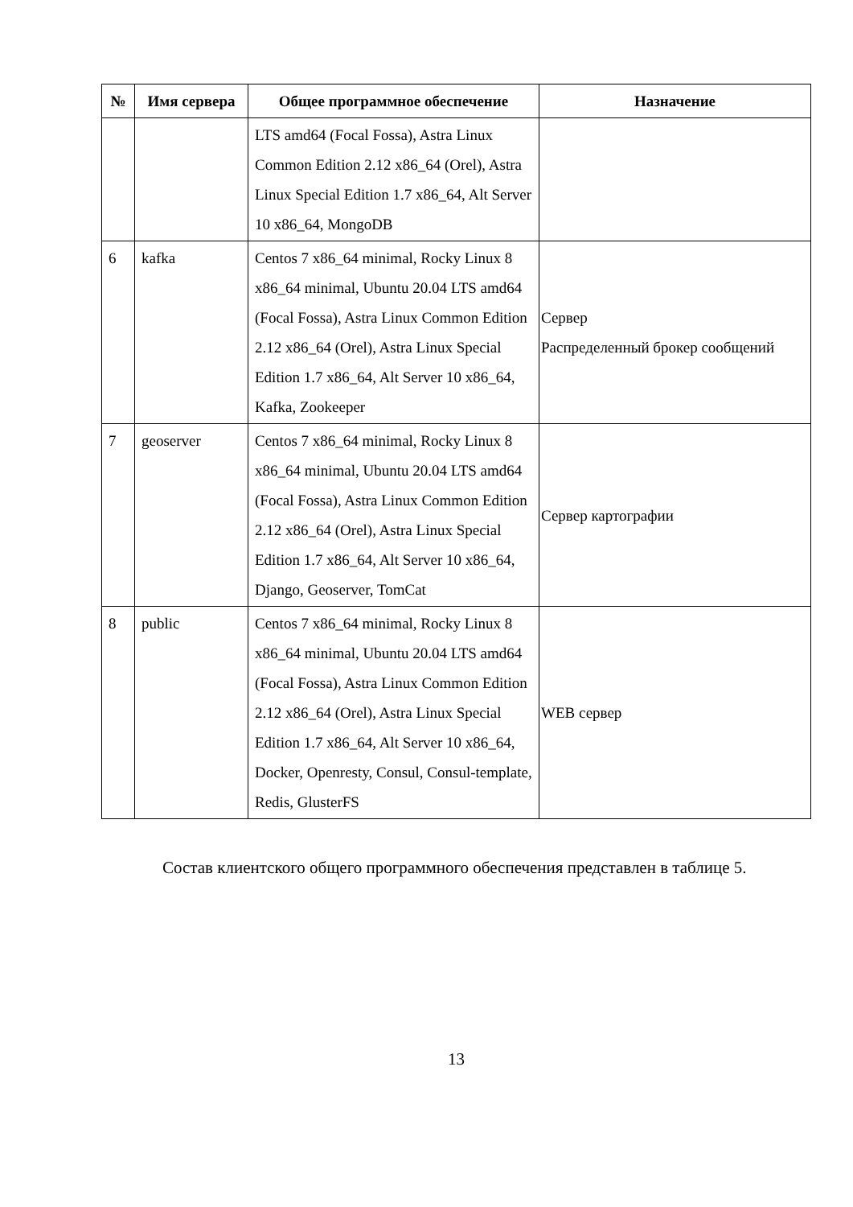| № | Имя сервера | Общее программное обеспечение | Назначение |
| --- | --- | --- | --- |
| | | LTS amd64 (Focal Fossa), Astra Linux Common Edition 2.12 x86_64 (Orel), Astra Linux Special Edition 1.7 x86_64, Alt Server 10 x86_64, MongoDB | |
| 6 | kafka | Centos 7 x86_64 minimal, Rocky Linux 8 x86_64 minimal, Ubuntu 20.04 LTS amd64 (Focal Fossa), Astra Linux Common Edition 2.12 x86_64 (Orel), Astra Linux Special Edition 1.7 x86_64, Alt Server 10 x86_64, Kafka, Zookeeper | Сервер Распределенный брокер сообщений |
| 7 | geoserver | Centos 7 x86_64 minimal, Rocky Linux 8 x86_64 minimal, Ubuntu 20.04 LTS amd64 (Focal Fossa), Astra Linux Common Edition 2.12 x86_64 (Orel), Astra Linux Special Edition 1.7 x86_64, Alt Server 10 x86_64, Django, Geoserver, TomCat | Сервер картографии |
| 8 | public | Centos 7 x86_64 minimal, Rocky Linux 8 x86_64 minimal, Ubuntu 20.04 LTS amd64 (Focal Fossa), Astra Linux Common Edition 2.12 x86_64 (Orel), Astra Linux Special Edition 1.7 x86_64, Alt Server 10 x86_64, Docker, Openresty, Consul, Consul-template, Redis, GlusterFS | WEB сервер |
Состав клиентского общего программного обеспечения представлен в таблице 5.
13